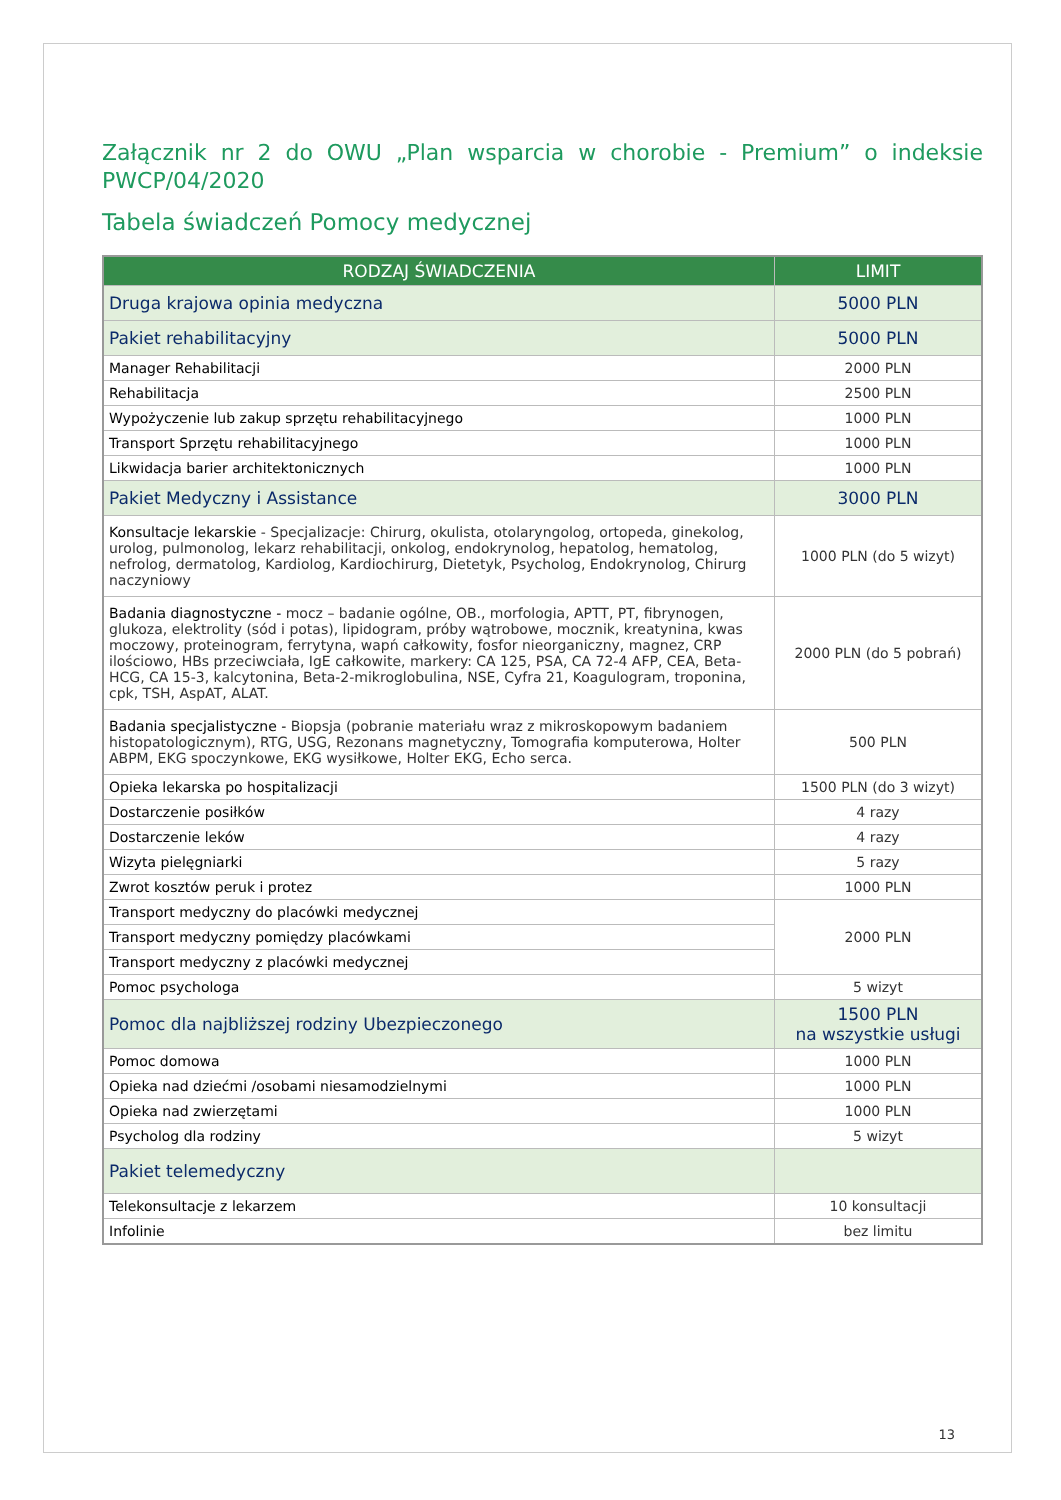Załącznik nr 2 do OWU „Plan wsparcia w chorobie - Premium” o indeksie PWCP/04/2020
Tabela świadczeń Pomocy medycznej
| RODZAJ ŚWIADCZENIA | LIMIT |
| --- | --- |
| Druga krajowa opinia medyczna | 5000 PLN |
| Pakiet rehabilitacyjny | 5000 PLN |
| Manager Rehabilitacji | 2000 PLN |
| Rehabilitacja | 2500 PLN |
| Wypożyczenie lub zakup sprzętu rehabilitacyjnego | 1000 PLN |
| Transport Sprzętu rehabilitacyjnego | 1000 PLN |
| Likwidacja barier architektonicznych | 1000 PLN |
| Pakiet Medyczny i Assistance | 3000 PLN |
| Konsultacje lekarskie - Specjalizacje: Chirurg, okulista, otolaryngolog, ortopeda, ginekolog, urolog, pulmonolog, lekarz rehabilitacji, onkolog, endokrynolog, hepatolog, hematolog, nefrolog, dermatolog, Kardiolog, Kardiochirurg, Dietetyk, Psycholog, Endokrynolog, Chirurg naczyniowy | 1000 PLN (do 5 wizyt) |
| Badania diagnostyczne - mocz – badanie ogólne, OB., morfologia, APTT, PT, fibrynogen, glukoza, elektrolity (sód i potas), lipidogram, próby wątrobowe, mocznik, kreatynina, kwas moczowy, proteinogram, ferrytyna, wapń całkowity, fosfor nieorganiczny, magnez, CRP ilościowo, HBs przeciwciała, IgE całkowite, markery: CA 125, PSA, CA 72-4 AFP, CEA, Beta-HCG, CA 15-3, kalcytonina, Beta-2-mikroglobulina, NSE, Cyfra 21, Koagulogram, troponina, cpk, TSH, AspAT, ALAT. | 2000 PLN (do 5 pobrań) |
| Badania specjalistyczne - Biopsja (pobranie materiału wraz z mikroskopowym badaniem histopatologicznym), RTG, USG, Rezonans magnetyczny, Tomografia komputerowa, Holter ABPM, EKG spoczynkowe, EKG wysiłkowe, Holter EKG, Echo serca. | 500 PLN |
| Opieka lekarska po hospitalizacji | 1500 PLN (do 3 wizyt) |
| Dostarczenie posiłków | 4 razy |
| Dostarczenie leków | 4 razy |
| Wizyta pielęgniarki | 5 razy |
| Zwrot kosztów peruk i protez | 1000 PLN |
| Transport medyczny do placówki medycznej | 2000 PLN |
| Transport medyczny pomiędzy placówkami | |
| Transport medyczny z placówki medycznej | |
| Pomoc psychologa | 5 wizyt |
| Pomoc dla najbliższej rodziny Ubezpieczonego | 1500 PLN na wszystkie usługi |
| Pomoc domowa | 1000 PLN |
| Opieka nad dziećmi /osobami niesamodzielnymi | 1000 PLN |
| Opieka nad zwierzętami | 1000 PLN |
| Psycholog dla rodziny | 5 wizyt |
| Pakiet telemedyczny | |
| Telekonsultacje z lekarzem | 10 konsultacji |
| Infolinie | bez limitu |
13